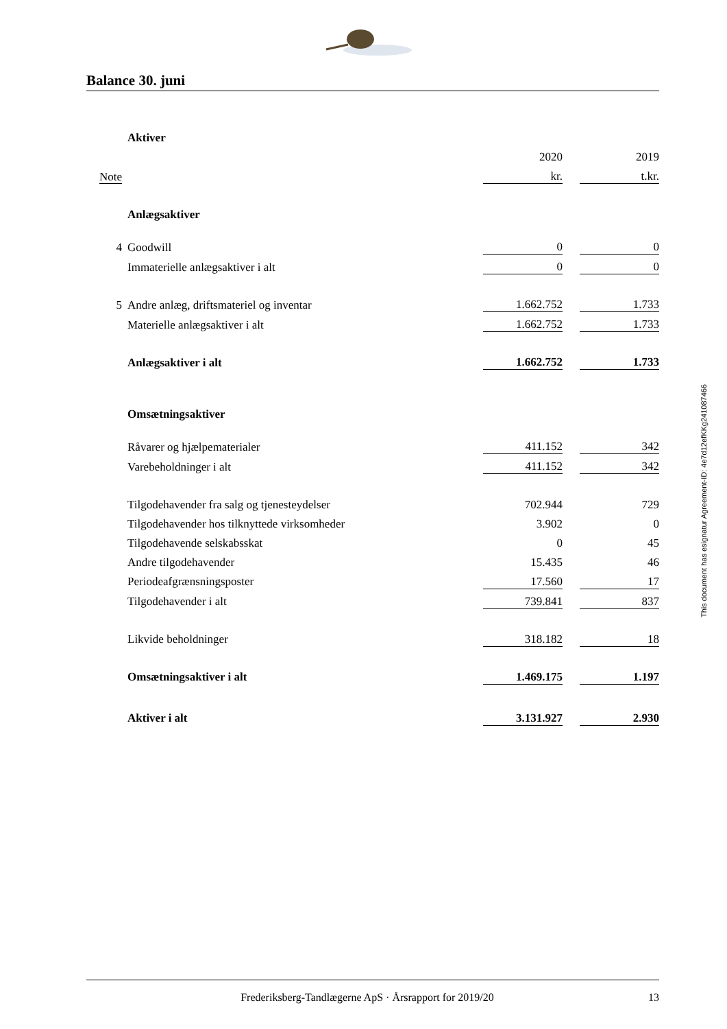Balance 30. juni
| | Aktiver | | | |
| | | 2020 | | 2019 |
| Note | | kr. | | t.kr. |
| | Anlægsaktiver | | | |
| 4 | Goodwill | 0 | | 0 |
| | Immaterielle anlægsaktiver i alt | 0 | | 0 |
| 5 | Andre anlæg, driftsmateriel og inventar | 1.662.752 | | 1.733 |
| | Materielle anlægsaktiver i alt | 1.662.752 | | 1.733 |
| | Anlægsaktiver i alt | 1.662.752 | | 1.733 |
| | Omsætningsaktiver | | | |
| | Råvarer og hjælpematerialer | 411.152 | | 342 |
| | Varebeholdninger i alt | 411.152 | | 342 |
| | Tilgodehavender fra salg og tjenesteydelser | 702.944 | | 729 |
| | Tilgodehavender hos tilknyttede virksomheder | 3.902 | | 0 |
| | Tilgodehavende selskabsskat | 0 | | 45 |
| | Andre tilgodehavender | 15.435 | | 46 |
| | Periodeafgrænsningsposter | 17.560 | | 17 |
| | Tilgodehavender i alt | 739.841 | | 837 |
| | Likvide beholdninger | 318.182 | | 18 |
| | Omsætningsaktiver i alt | 1.469.175 | | 1.197 |
| | Aktiver i alt | 3.131.927 | | 2.930 |
This document has esignatur Agreement-ID: 4e7d12efKKg241087466
Frederiksberg-Tandlægerne ApS · Årsrapport for 2019/20 13